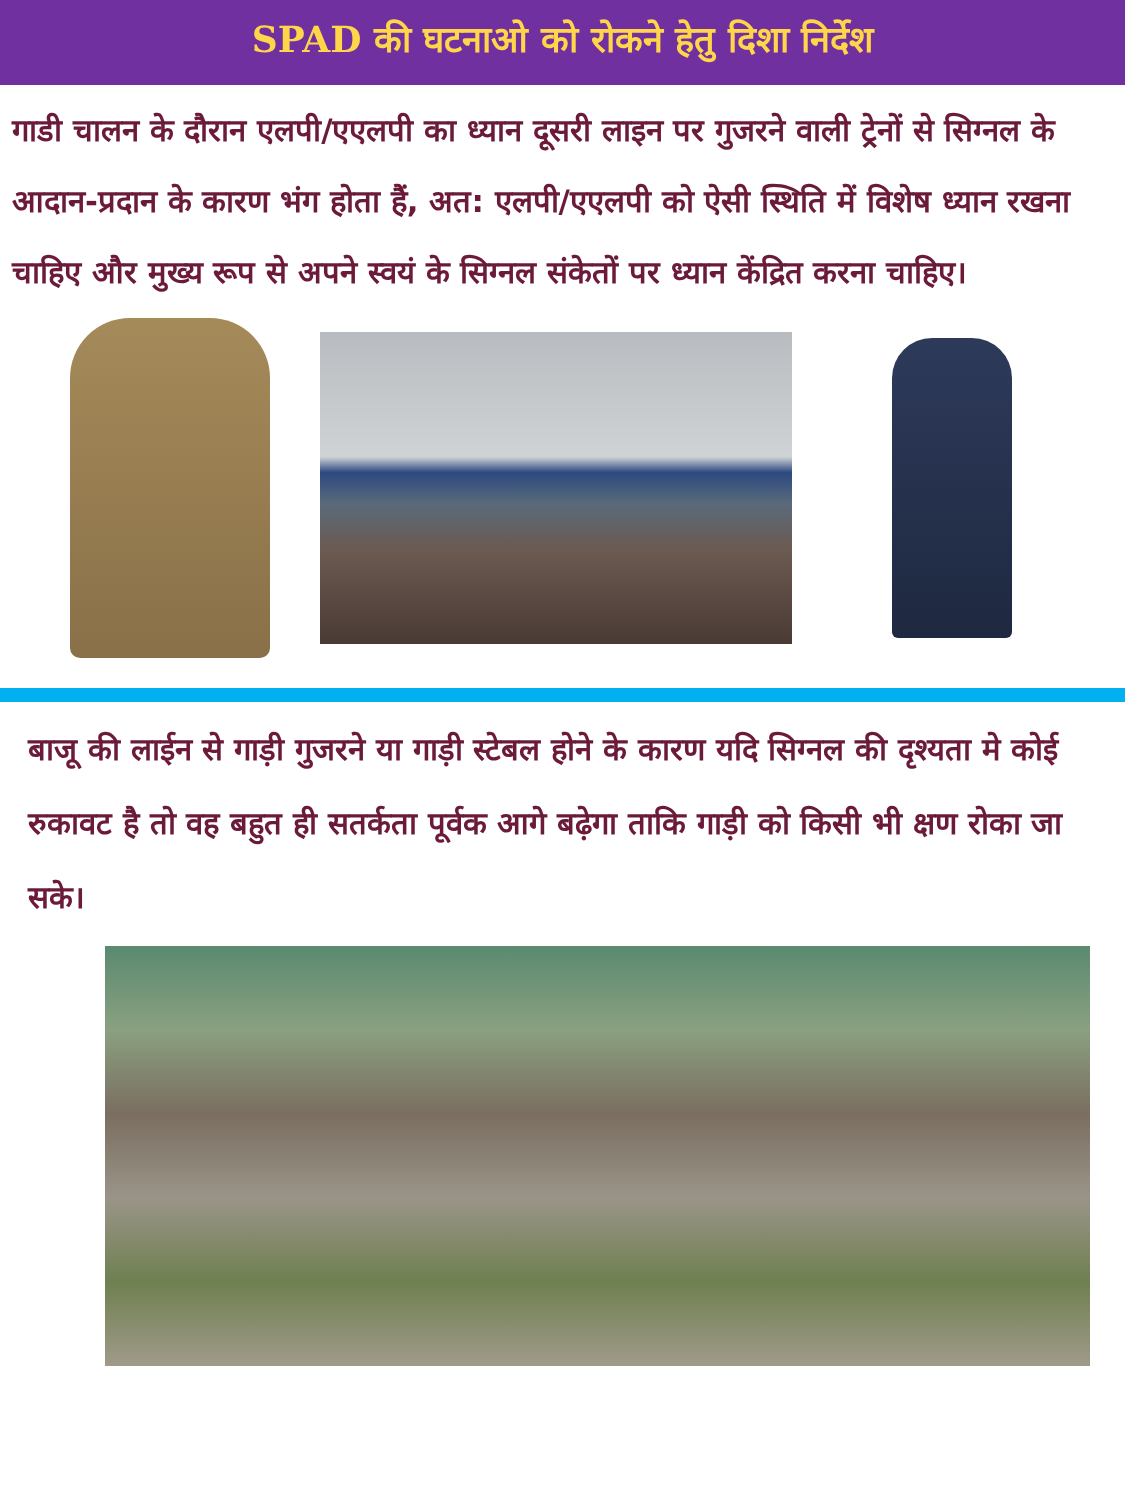SPAD की घटनाओ को रोकने हेतु दिशा निर्देश
गाडी चालन के दौरान एलपी/एएलपी का ध्यान दूसरी लाइन पर गुजरने वाली ट्रेनों से सिग्नल के आदान-प्रदान के कारण भंग होता हैं, अत: एलपी/एएलपी को ऐसी स्थिति में विशेष ध्यान रखना चाहिए और मुख्य रूप से अपने स्वयं के सिग्नल संकेतों पर ध्यान केंद्रित करना चाहिए।
बाजू की लाईन से गाड़ी गुजरने या गाड़ी स्टेबल होने के कारण यदि सिग्नल की दृश्यता मे कोई रुकावट है तो वह बहुत ही सतर्कता पूर्वक आगे बढ़ेगा ताकि गाड़ी को किसी भी क्षण रोका जा सके।